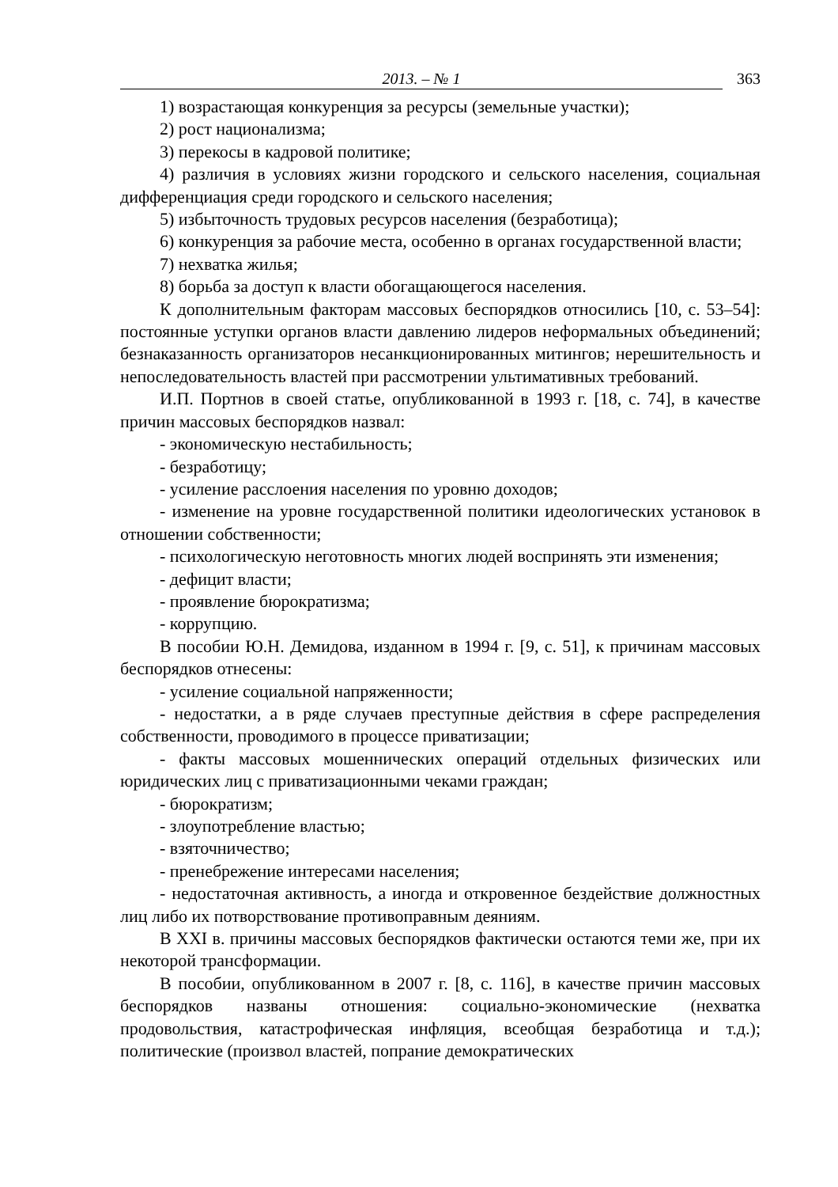2013. – № 1 363
1) возрастающая конкуренция за ресурсы (земельные участки);
2) рост национализма;
3) перекосы в кадровой политике;
4) различия в условиях жизни городского и сельского населения, социальная дифференциация среди городского и сельского населения;
5) избыточность трудовых ресурсов населения (безработица);
6) конкуренция за рабочие места, особенно в органах государственной власти;
7) нехватка жилья;
8) борьба за доступ к власти обогащающегося населения.
К дополнительным факторам массовых беспорядков относились [10, с. 53–54]: постоянные уступки органов власти давлению лидеров неформальных объединений; безнаказанность организаторов несанкционированных митингов; нерешительность и непоследовательность властей при рассмотрении ультимативных требований.
И.П. Портнов в своей статье, опубликованной в 1993 г. [18, с. 74], в качестве причин массовых беспорядков назвал:
- экономическую нестабильность;
- безработицу;
- усиление расслоения населения по уровню доходов;
- изменение на уровне государственной политики идеологических установок в отношении собственности;
- психологическую неготовность многих людей воспринять эти изменения;
- дефицит власти;
- проявление бюрократизма;
- коррупцию.
В пособии Ю.Н. Демидова, изданном в 1994 г. [9, с. 51], к причинам массовых беспорядков отнесены:
- усиление социальной напряженности;
- недостатки, а в ряде случаев преступные действия в сфере распределения собственности, проводимого в процессе приватизации;
- факты массовых мошеннических операций отдельных физических или юридических лиц с приватизационными чеками граждан;
- бюрократизм;
- злоупотребление властью;
- взяточничество;
- пренебрежение интересами населения;
- недостаточная активность, а иногда и откровенное бездействие должностных лиц либо их потворствование противоправным деяниям.
В XXI в. причины массовых беспорядков фактически остаются теми же, при их некоторой трансформации.
В пособии, опубликованном в 2007 г. [8, с. 116], в качестве причин массовых беспорядков названы отношения: социально-экономические (нехватка продовольствия, катастрофическая инфляция, всеобщая безработица и т.д.); политические (произвол властей, попрание демократических